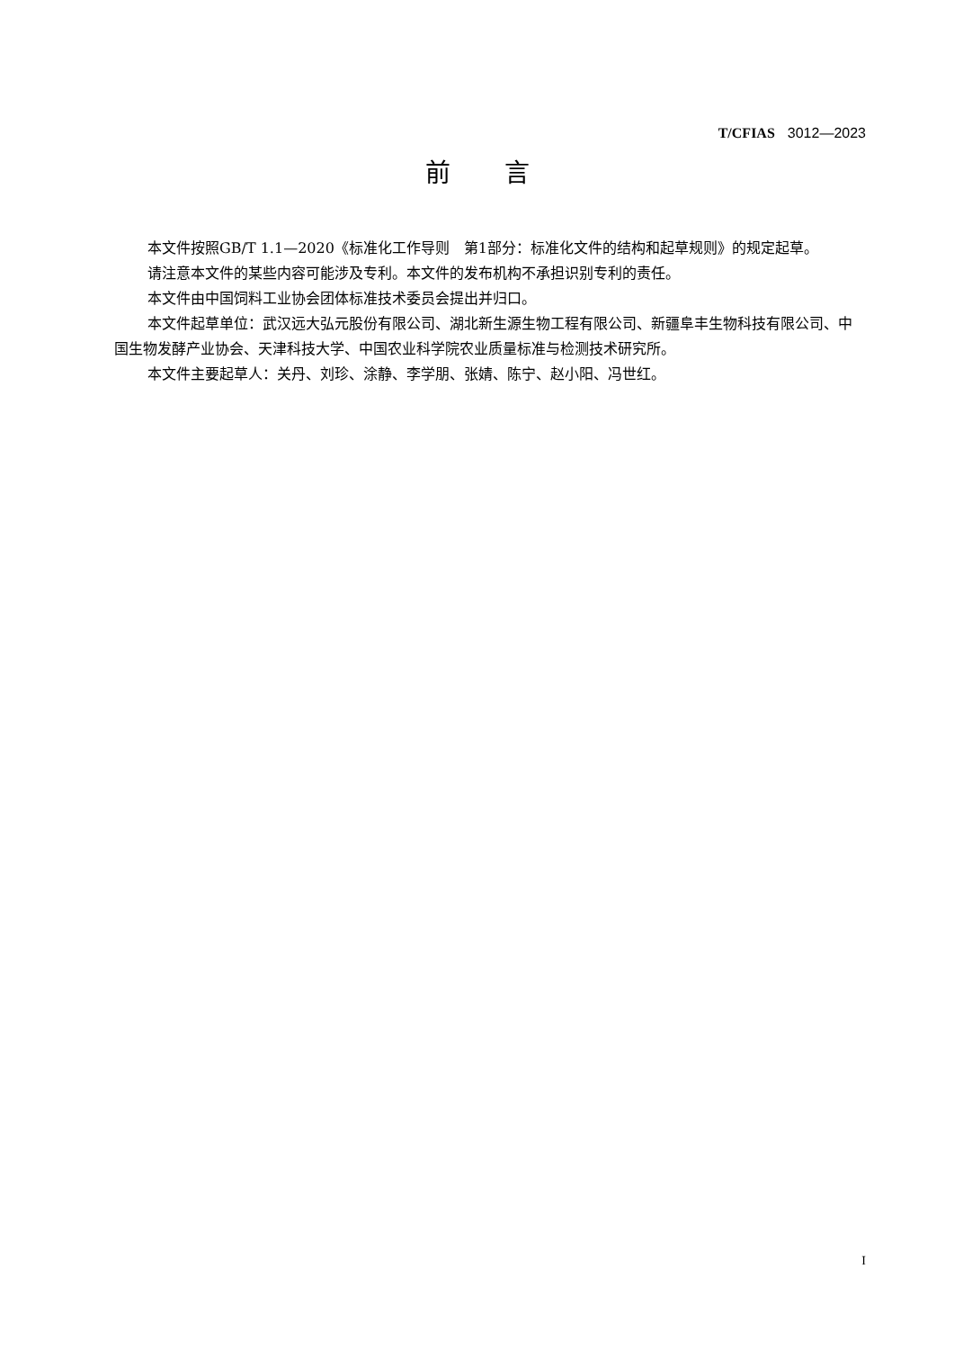T/CFIAS 3012—2023
前言
本文件按照GB/T 1.1—2020《标准化工作导则　第1部分：标准化文件的结构和起草规则》的规定起草。
请注意本文件的某些内容可能涉及专利。本文件的发布机构不承担识别专利的责任。
本文件由中国饲料工业协会团体标准技术委员会提出并归口。
本文件起草单位：武汉远大弘元股份有限公司、湖北新生源生物工程有限公司、新疆阜丰生物科技有限公司、中国生物发酵产业协会、天津科技大学、中国农业科学院农业质量标准与检测技术研究所。
本文件主要起草人：关丹、刘珍、涂静、李学朋、张婧、陈宁、赵小阳、冯世红。
I